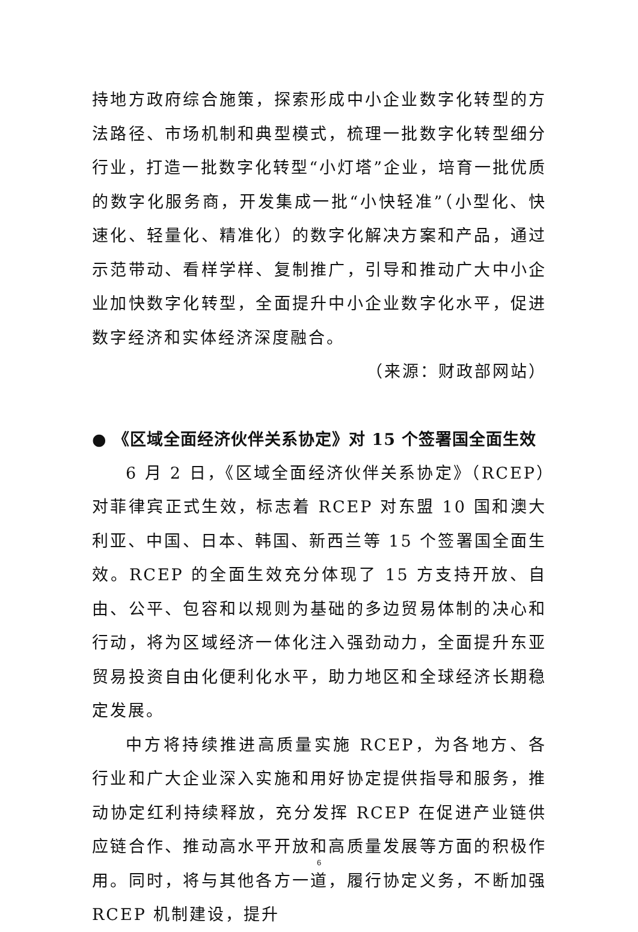持地方政府综合施策，探索形成中小企业数字化转型的方法路径、市场机制和典型模式，梳理一批数字化转型细分行业，打造一批数字化转型“小灯塔”企业，培育一批优质的数字化服务商，开发集成一批“小快轻准”（小型化、快速化、轻量化、精准化）的数字化解决方案和产品，通过示范带动、看样学样、复制推广，引导和推动广大中小企业加快数字化转型，全面提升中小企业数字化水平，促进数字经济和实体经济深度融合。
（来源：财政部网站）
● 《区域全面经济伙伴关系协定》对 15 个签署国全面生效
6 月 2 日，《区域全面经济伙伴关系协定》（RCEP）对菲律宾正式生效，标志着 RCEP 对东盟 10 国和澳大利亚、中国、日本、韩国、新西兰等 15 个签署国全面生效。RCEP 的全面生效充分体现了 15 方支持开放、自由、公平、包容和以规则为基础的多边贸易体制的决心和行动，将为区域经济一体化注入强劲动力，全面提升东亚贸易投资自由化便利化水平，助力地区和全球经济长期稳定发展。
中方将持续推进高质量实施 RCEP，为各地方、各行业和广大企业深入实施和用好协定提供指导和服务，推动协定红利持续释放，充分发挥 RCEP 在促进产业链供应链合作、推动高水平开放和高质量发展等方面的积极作用。同时，将与其他各方一道，履行协定义务，不断加强 RCEP 机制建设，提升
6